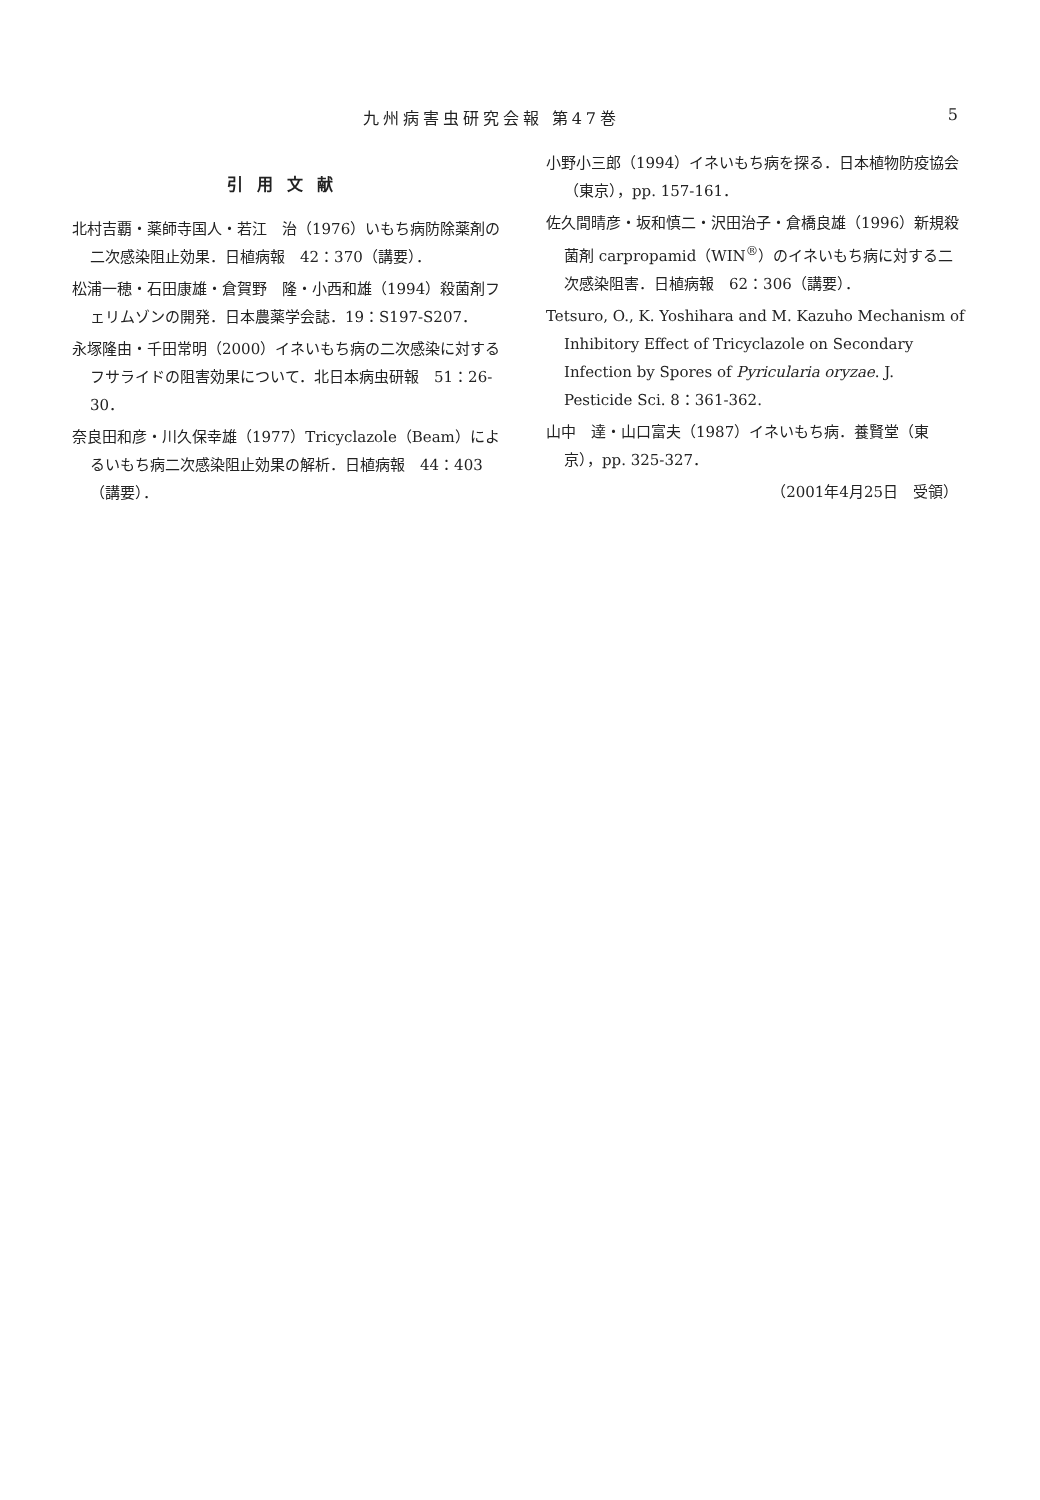九州病害虫研究会報 第47巻 5
引用文献
北村吉覇・薬師寺国人・若江　治（1976）いもち病防除薬剤の二次感染阻止効果．日植病報　42：370（講要）．
松浦一穂・石田康雄・倉賀野　隆・小西和雄（1994）殺菌剤フェリムゾンの開発．日本農薬学会誌．19：S197-S207．
永塚隆由・千田常明（2000）イネいもち病の二次感染に対するフサライドの阻害効果について．北日本病虫研報　51：26-30．
奈良田和彦・川久保幸雄（1977）Tricyclazole（Beam）によるいもち病二次感染阻止効果の解析．日植病報　44：403（講要）．
小野小三郎（1994）イネいもち病を探る．日本植物防疫協会（東京），pp. 157-161．
佐久間晴彦・坂和慎二・沢田治子・倉橋良雄（1996）新規殺菌剤 carpropamid（WIN<sup>®</sup>）のイネいもち病に対する二次感染阻害．日植病報　62：306（講要）．
Tetsuro, O., K. Yoshihara and M. Kazuho Mechanism of Inhibitory Effect of Tricyclazole on Secondary Infection by Spores of Pyricularia oryzae. J. Pesticide Sci. 8：361-362.
山中　達・山口富夫（1987）イネいもち病．養賢堂（東京），pp. 325-327．
（2001年4月25日　受領）